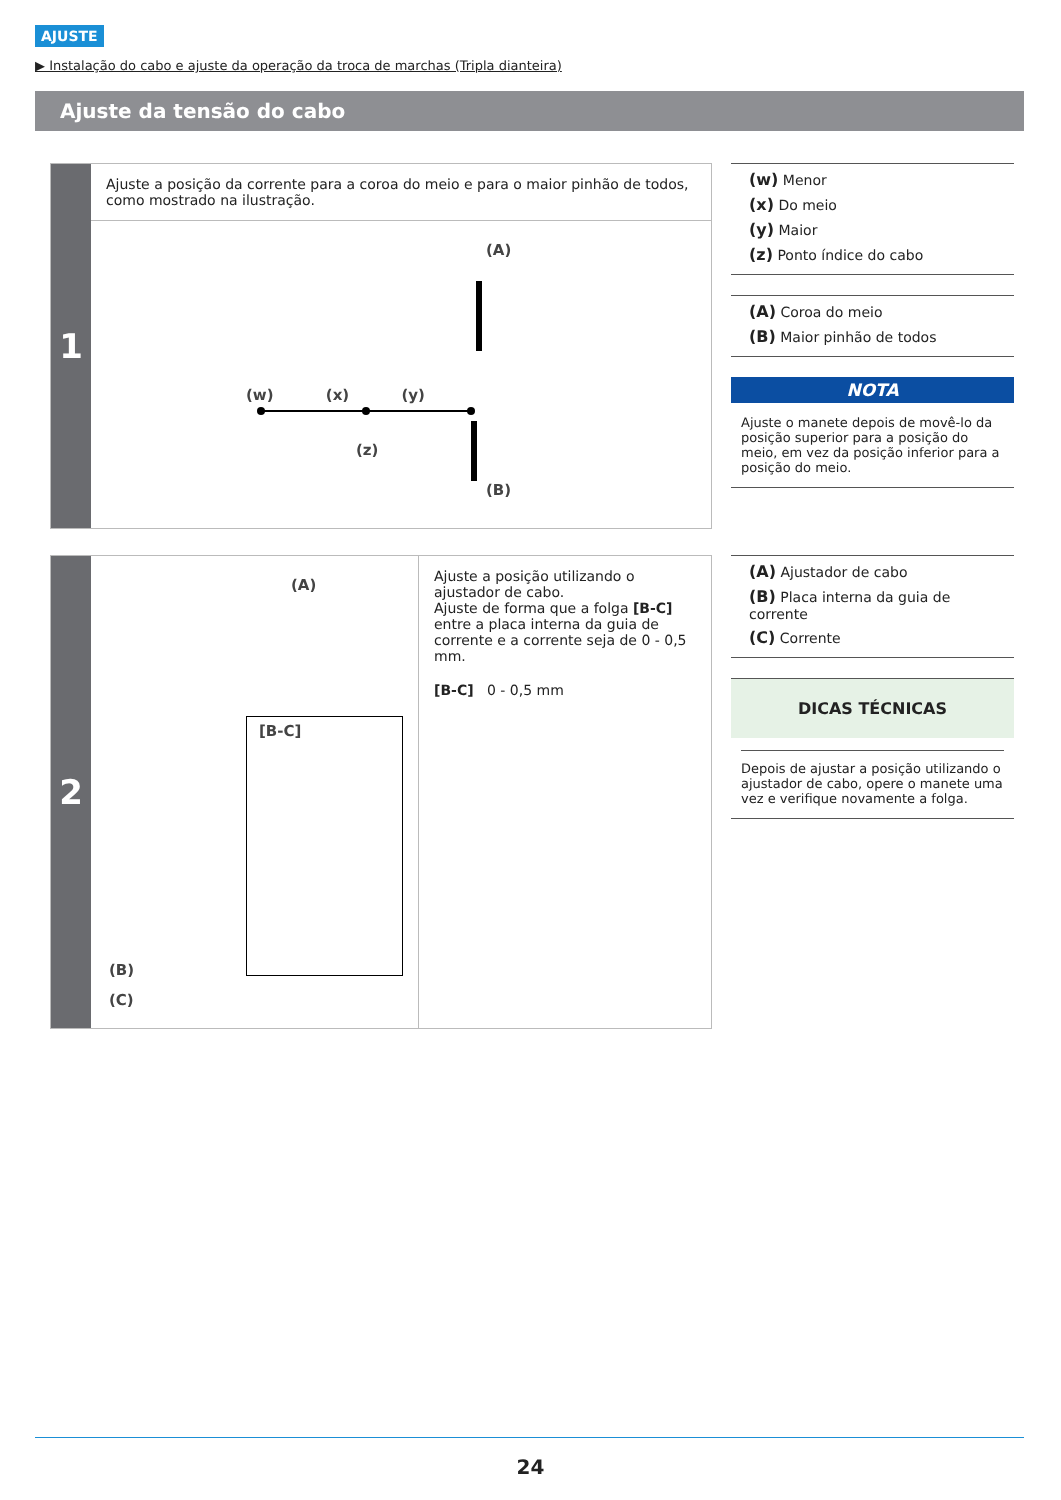AJUSTE
▶ Instalação do cabo e ajuste da operação da troca de marchas (Tripla dianteira)
Ajuste da tensão do cabo
1
Ajuste a posição da corrente para a coroa do meio e para o maior pinhão de todos, como mostrado na ilustração.
(A)
(w) (x) (y)
(z)
(B)
(w) Menor
(x) Do meio
(y) Maior
(z) Ponto índice do cabo
(A) Coroa do meio
(B) Maior pinhão de todos
NOTA
Ajuste o manete depois de movê-lo da posição superior para a posição do meio, em vez da posição inferior para a posição do meio.
2
(A)
[B-C]
(B)
(C)
Ajuste a posição utilizando o ajustador de cabo.
Ajuste de forma que a folga [B-C] entre a placa interna da guia de corrente e a corrente seja de 0 - 0,5 mm.
[B-C] 0 - 0,5 mm
(A) Ajustador de cabo
(B) Placa interna da guia de corrente
(C) Corrente
DICAS TÉCNICAS
Depois de ajustar a posição utilizando o ajustador de cabo, opere o manete uma vez e verifique novamente a folga.
24